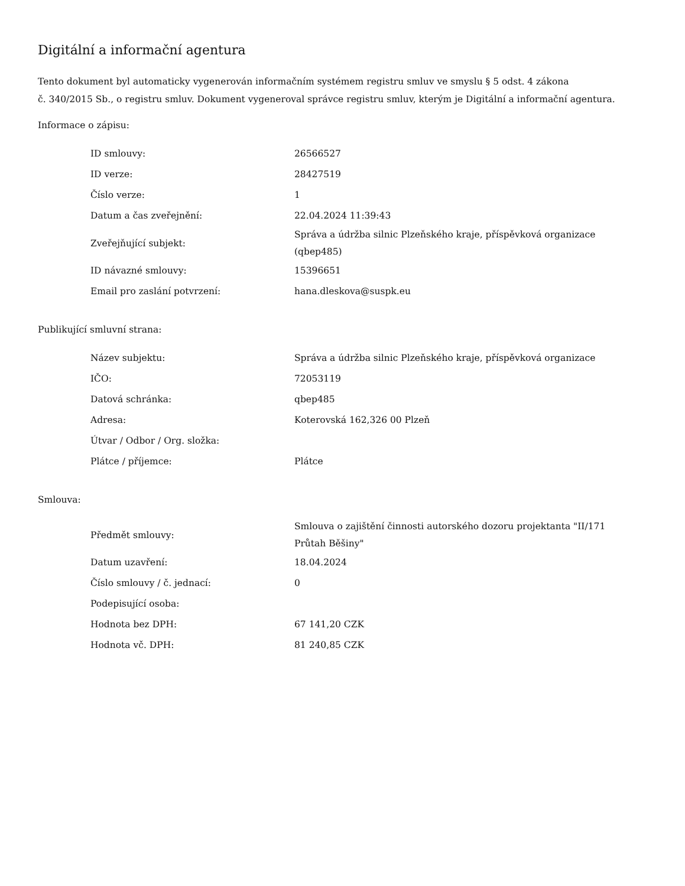Digitální a informační agentura
Tento dokument byl automaticky vygenerován informačním systémem registru smluv ve smyslu § 5 odst. 4 zákona
č. 340/2015 Sb., o registru smluv. Dokument vygeneroval správce registru smluv, kterým je Digitální a informační agentura.
Informace o zápisu:
| ID smlouvy: | 26566527 |
| ID verze: | 28427519 |
| Číslo verze: | 1 |
| Datum a čas zveřejnění: | 22.04.2024 11:39:43 |
| Zveřejňující subjekt: | Správa a údržba silnic Plzeňského kraje, příspěvková organizace (qbep485) |
| ID návazné smlouvy: | 15396651 |
| Email pro zaslání potvrzení: | hana.dleskova@suspk.eu |
Publikující smluvní strana:
| Název subjektu: | Správa a údržba silnic Plzeňského kraje, příspěvková organizace |
| IČO: | 72053119 |
| Datová schránka: | qbep485 |
| Adresa: | Koterovská 162,326 00 Plzeň |
| Útvar / Odbor / Org. složka: | |
| Plátce / příjemce: | Plátce |
Smlouva:
| Předmět smlouvy: | Smlouva o zajištění činnosti autorského dozoru projektanta "II/171 Průtah Běšiny" |
| Datum uzavření: | 18.04.2024 |
| Číslo smlouvy / č. jednací: | 0 |
| Podepisující osoba: | |
| Hodnota bez DPH: | 67 141,20 CZK |
| Hodnota vč. DPH: | 81 240,85 CZK |